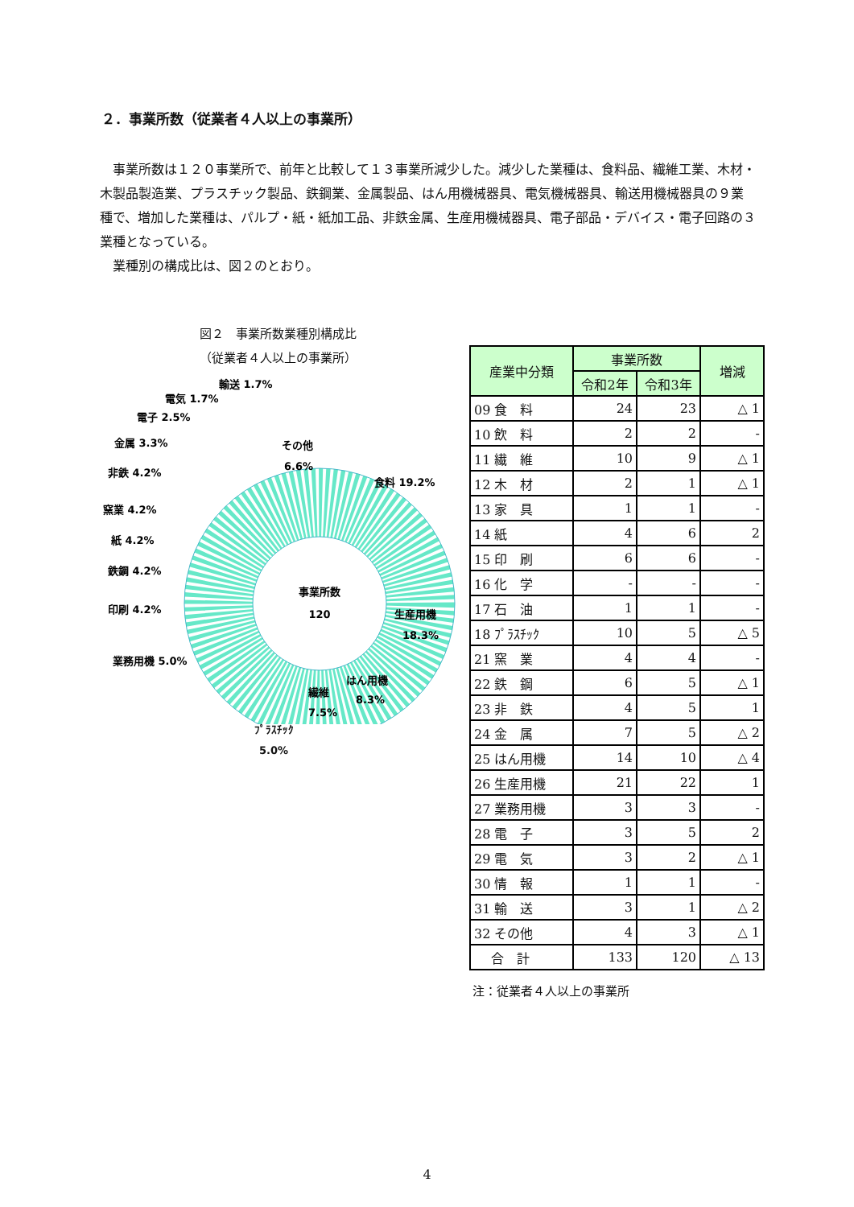２．事業所数（従業者４人以上の事業所）
事業所数は１２０事業所で、前年と比較して１３事業所減少した。減少した業種は、食料品、繊維工業、木材・木製品製造業、プラスチック製品、鉄鋼業、金属製品、はん用機械器具、電気機械器具、輸送用機械器具の９業種で、増加した業種は、パルプ・紙・紙加工品、非鉄金属、生産用機械器具、電子部品・デバイス・電子回路の３業種となっている。
業種別の構成比は、図２のとおり。
図２　事業所数業種別構成比
（従業者４人以上の事業所）
事業所数
120
食料 19.2%
生産用機
18.3%
はん用機
8.3%
繊維
7.5%
その他
6.6%
輸送 1.7%
電気 1.7%
電子 2.5%
金属 3.3%
非鉄 4.2%
窯業 4.2%
紙 4.2%
鉄鋼 4.2%
印刷 4.2%
業務用機 5.0%
ﾌﾟﾗｽﾁｯｸ
5.0%
| 産業中分類 | 事業所数 | | 増減 |
| --- | --- | --- | --- |
| | 令和2年 | 令和3年 | |
| 09 食 料 | 24 | 23 | △ 1 |
| 10 飲 料 | 2 | 2 | - |
| 11 繊 維 | 10 | 9 | △ 1 |
| 12 木 材 | 2 | 1 | △ 1 |
| 13 家 具 | 1 | 1 | - |
| 14 紙 | 4 | 6 | 2 |
| 15 印 刷 | 6 | 6 | - |
| 16 化 学 | - | - | - |
| 17 石 油 | 1 | 1 | - |
| 18 ﾌﾟﾗｽﾁｯｸ | 10 | 5 | △ 5 |
| 21 窯 業 | 4 | 4 | - |
| 22 鉄 鋼 | 6 | 5 | △ 1 |
| 23 非 鉄 | 4 | 5 | 1 |
| 24 金 属 | 7 | 5 | △ 2 |
| 25 はん用機 | 14 | 10 | △ 4 |
| 26 生産用機 | 21 | 22 | 1 |
| 27 業務用機 | 3 | 3 | - |
| 28 電 子 | 3 | 5 | 2 |
| 29 電 気 | 3 | 2 | △ 1 |
| 30 情 報 | 1 | 1 | - |
| 31 輸 送 | 3 | 1 | △ 2 |
| 32 その他 | 4 | 3 | △ 1 |
| 合 計 | 133 | 120 | △ 13 |
注：従業者４人以上の事業所
4